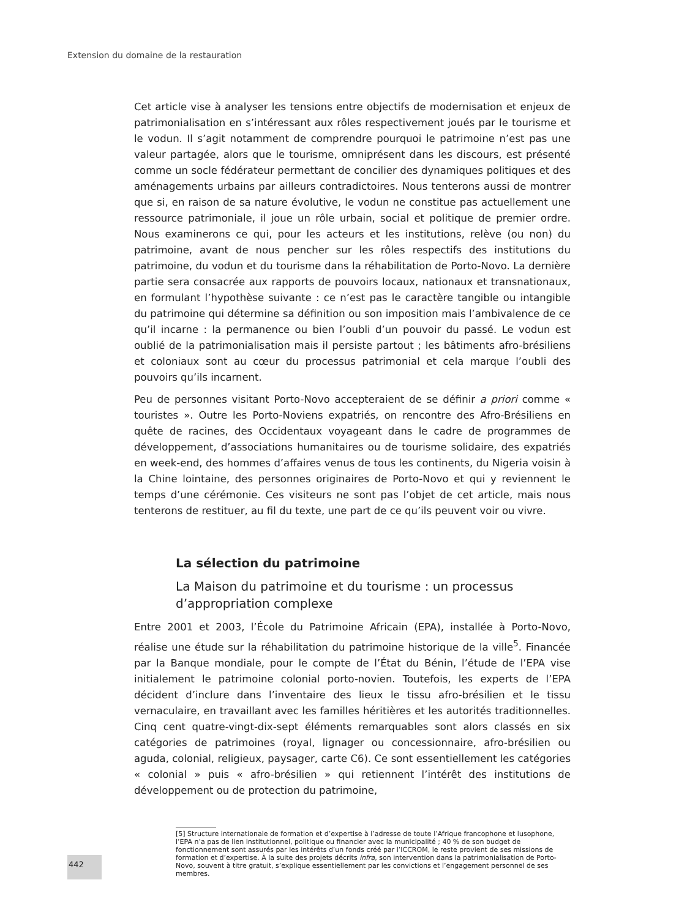Extension du domaine de la restauration
Cet article vise à analyser les tensions entre objectifs de modernisation et enjeux de patrimonialisation en s’intéressant aux rôles respectivement joués par le tourisme et le vodun. Il s’agit notamment de comprendre pourquoi le patrimoine n’est pas une valeur partagée, alors que le tourisme, omniprésent dans les discours, est présenté comme un socle fédérateur permettant de concilier des dynamiques politiques et des aménagements urbains par ailleurs contradictoires. Nous tenterons aussi de montrer que si, en raison de sa nature évolutive, le vodun ne constitue pas actuellement une ressource patrimoniale, il joue un rôle urbain, social et politique de premier ordre. Nous examinerons ce qui, pour les acteurs et les institutions, relève (ou non) du patrimoine, avant de nous pencher sur les rôles respectifs des institutions du patrimoine, du vodun et du tourisme dans la réhabilitation de Porto-Novo. La dernière partie sera consacrée aux rapports de pouvoirs locaux, nationaux et transnationaux, en formulant l’hypothèse suivante : ce n’est pas le caractère tangible ou intangible du patrimoine qui détermine sa définition ou son imposition mais l’ambivalence de ce qu’il incarne : la permanence ou bien l’oubli d’un pouvoir du passé. Le vodun est oublié de la patrimonialisation mais il persiste partout ; les bâtiments afro-brésiliens et coloniaux sont au cœur du processus patrimonial et cela marque l’oubli des pouvoirs qu’ils incarnent.
Peu de personnes visitant Porto-Novo accepteraient de se définir a priori comme « touristes ». Outre les Porto-Noviens expatriés, on rencontre des Afro-Brésiliens en quête de racines, des Occidentaux voyageant dans le cadre de programmes de développement, d’associations humanitaires ou de tourisme solidaire, des expatriés en week-end, des hommes d’affaires venus de tous les continents, du Nigeria voisin à la Chine lointaine, des personnes originaires de Porto-Novo et qui y reviennent le temps d’une cérémonie. Ces visiteurs ne sont pas l’objet de cet article, mais nous tenterons de restituer, au fil du texte, une part de ce qu’ils peuvent voir ou vivre.
La sélection du patrimoine
La Maison du patrimoine et du tourisme : un processus d’appropriation complexe
Entre 2001 et 2003, l’École du Patrimoine Africain (EPA), installée à Porto-Novo, réalise une étude sur la réhabilitation du patrimoine historique de la ville<sup>5</sup>. Financée par la Banque mondiale, pour le compte de l’État du Bénin, l’étude de l’EPA vise initialement le patrimoine colonial porto-novien. Toutefois, les experts de l’EPA décident d’inclure dans l’inventaire des lieux le tissu afro-brésilien et le tissu vernaculaire, en travaillant avec les familles héritières et les autorités traditionnelles. Cinq cent quatre-vingt-dix-sept éléments remarquables sont alors classés en six catégories de patrimoines (royal, lignager ou concessionnaire, afro-brésilien ou aguda, colonial, religieux, paysager, carte C6). Ce sont essentiellement les catégories « colonial » puis « afro-brésilien » qui retiennent l’intérêt des institutions de développement ou de protection du patrimoine,
[5] Structure internationale de formation et d’expertise à l’adresse de toute l’Afrique francophone et lusophone, l’EPA n’a pas de lien institutionnel, politique ou financier avec la municipalité ; 40 % de son budget de fonctionnement sont assurés par les intérêts d’un fonds créé par l’ICCROM, le reste provient de ses missions de formation et d’expertise. À la suite des projets décrits infra, son intervention dans la patrimonialisation de Porto-Novo, souvent à titre gratuit, s’explique essentiellement par les convictions et l’engagement personnel de ses membres.
442